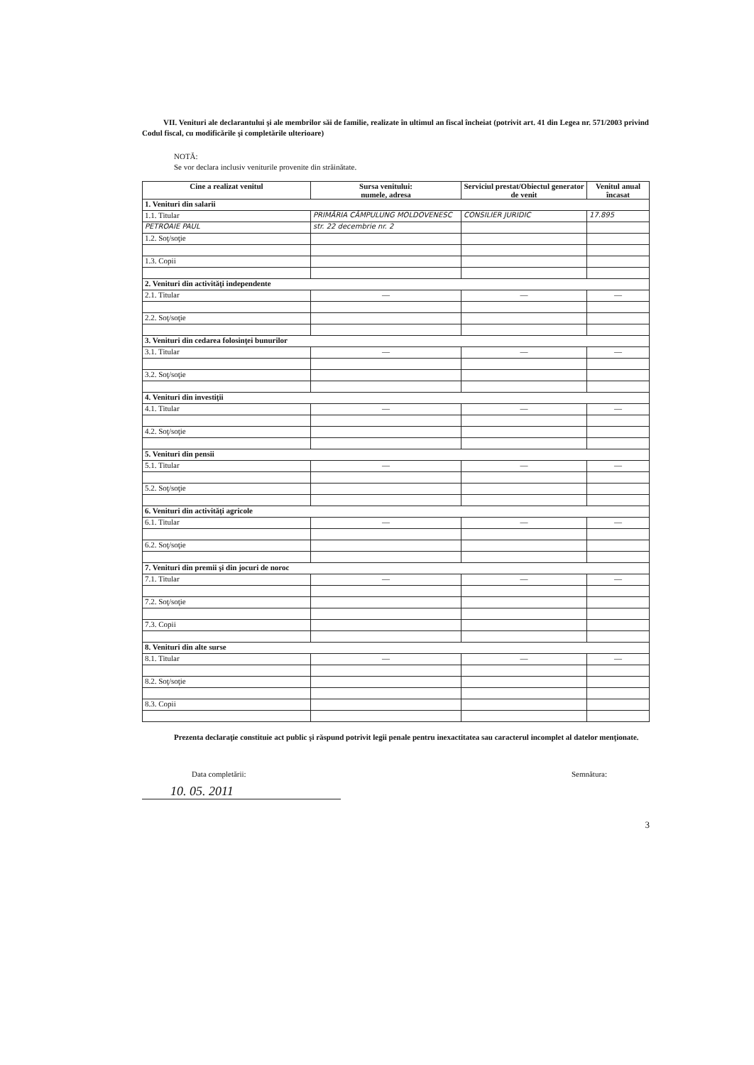VII. Venituri ale declarantului şi ale membrilor săi de familie, realizate în ultimul an fiscal încheiat (potrivit art. 41 din Legea nr. 571/2003 privind Codul fiscal, cu modificările şi completările ulterioare)
NOTĂ:
Se vor declara inclusiv veniturile provenite din străinătate.
| Cine a realizat venitul | Sursa venitului: numele, adresa | Serviciul prestat/Obiectul generator de venit | Venitul anual încasat |
| --- | --- | --- | --- |
| 1. Venituri din salarii | | | |
| 1.1. Titular | PRIMĂRIA CÂMPULUNG MOLDOVENESC | CONSILIER JURIDIC | 17.895 |
| PETROAIE PAUL | str. 22 decembrie nr. 2 | | |
| 1.2. Soţ/soţie | | | |
| 1.3. Copii | | | |
| 2. Venituri din activităţi independente | | | |
| 2.1. Titular | — | — | — |
| 2.2. Soţ/soţie | | | |
| 3. Venituri din cedarea folosinţei bunurilor | | | |
| 3.1. Titular | — | — | — |
| 3.2. Soţ/soţie | | | |
| 4. Venituri din investiţii | | | |
| 4.1. Titular | — | — | — |
| 4.2. Soţ/soţie | | | |
| 5. Venituri din pensii | | | |
| 5.1. Titular | — | — | — |
| 5.2. Soţ/soţie | | | |
| 6. Venituri din activităţi agricole | | | |
| 6.1. Titular | — | — | — |
| 6.2. Soţ/soţie | | | |
| 7. Venituri din premii şi din jocuri de noroc | | | |
| 7.1. Titular | — | — | — |
| 7.2. Soţ/soţie | | | |
| 7.3. Copii | | | |
| 8. Venituri din alte surse | | | |
| 8.1. Titular | — | — | — |
| 8.2. Soţ/soţie | | | |
| 8.3. Copii | | | |
Prezenta declaraţie constituie act public şi răspund potrivit legii penale pentru inexactitatea sau caracterul incomplet al datelor menţionate.
Data completării: Semnătura:
10. 05. 2011
3